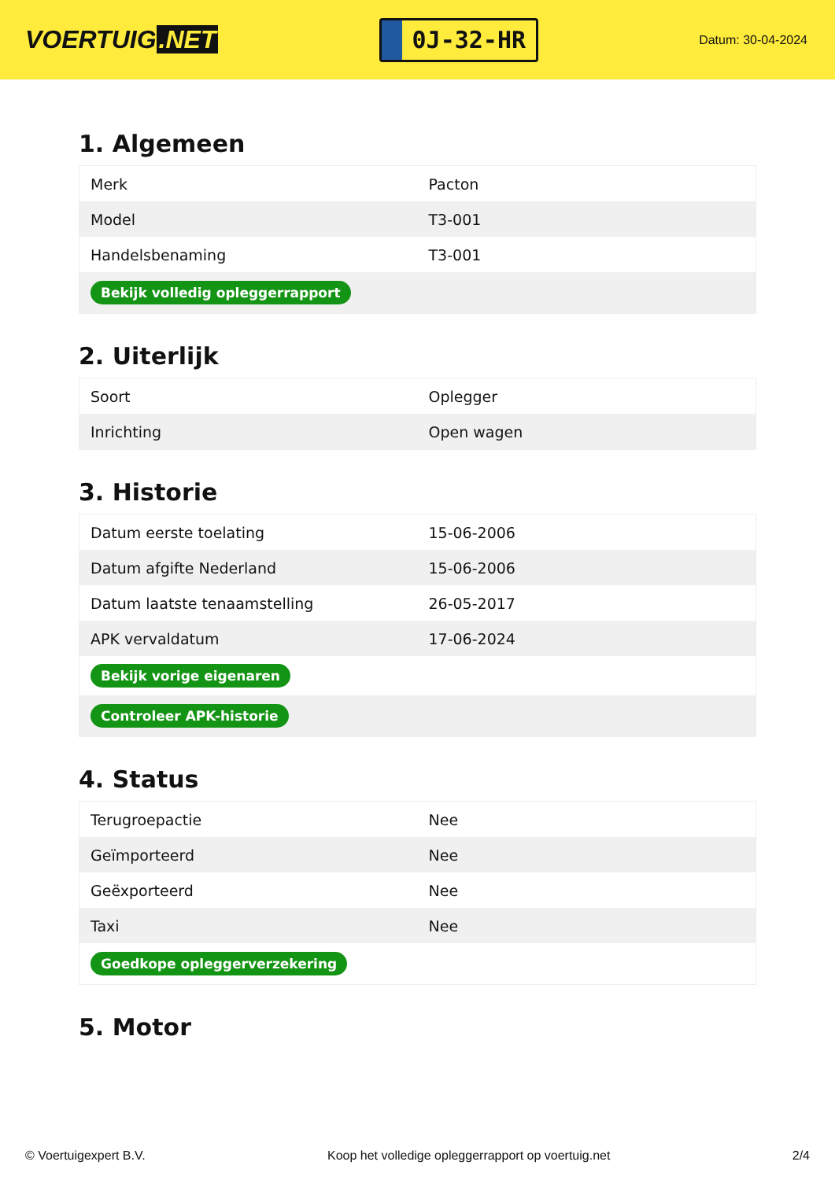VOERTUIG.NET
0J-32-HR
Datum: 30-04-2024
1. Algemeen
| Merk | Pacton |
| Model | T3-001 |
| Handelsbenaming | T3-001 |
| Bekijk volledig opleggerrapport | |
2. Uiterlijk
| Soort | Oplegger |
| Inrichting | Open wagen |
3. Historie
| Datum eerste toelating | 15-06-2006 |
| Datum afgifte Nederland | 15-06-2006 |
| Datum laatste tenaamstelling | 26-05-2017 |
| APK vervaldatum | 17-06-2024 |
| Bekijk vorige eigenaren | |
| Controleer APK-historie | |
4. Status
| Terugroepactie | Nee |
| Geïmporteerd | Nee |
| Geëxporteerd | Nee |
| Taxi | Nee |
| Goedkope opleggerverzekering | |
5. Motor
© Voertuigexpert B.V. Koop het volledige opleggerrapport op voertuig.net 2/4